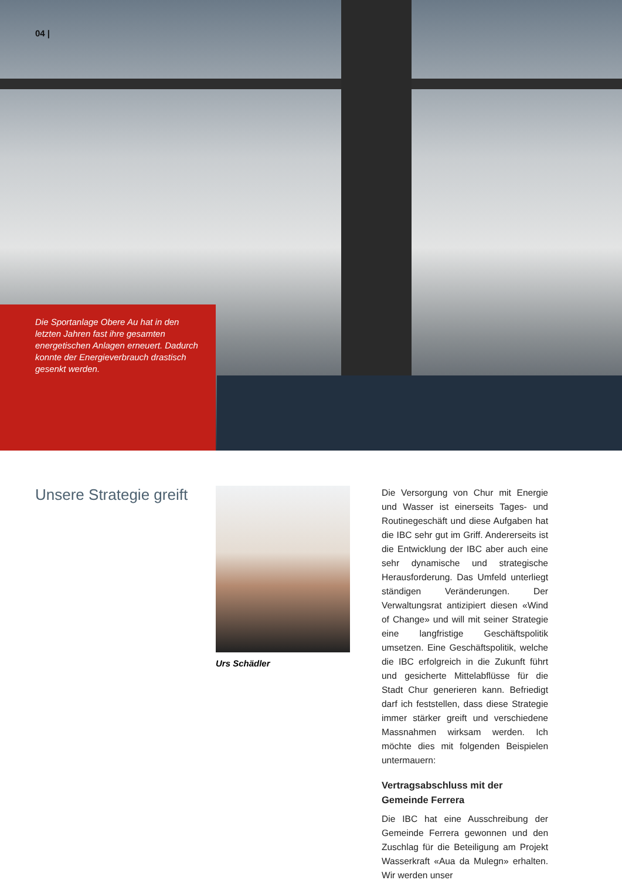04 |
Die Sportanlage Obere Au hat in den letzten Jahren fast ihre gesamten energetischen Anlagen erneuert. Dadurch konnte der Energie­verbrauch drastisch gesenkt werden.
Unsere Strategie greift
Urs Schädler
Die Versorgung von Chur mit Energie und Wasser ist einerseits Tages- und Routinege­schäft und diese Aufgaben hat die IBC sehr gut im Griff. Andererseits ist die Entwicklung der IBC aber auch eine sehr dynamische und strategische Herausforderung. Das Umfeld unterliegt ständigen Veränderungen. Der Verwaltungsrat antizipiert diesen «Wind of Change» und will mit seiner Strategie eine langfristige Geschäftspolitik umsetzen. Eine Geschäftspolitik, welche die IBC erfolgreich in die Zukunft führt und gesicherte Mit­telabflüsse für die Stadt Chur generieren kann. Befriedigt darf ich feststellen, dass diese Strategie immer stärker greift und ver­schiedene Massnahmen wirksam werden. Ich möchte dies mit folgenden Beispielen untermauern:
Vertragsabschluss mit der Gemeinde Ferrera
Die IBC hat eine Ausschreibung der Gemein­de Ferrera gewonnen und den Zuschlag für die Beteiligung am Projekt Wasserkraft «Aua da Mulegn» erhalten. Wir werden unser